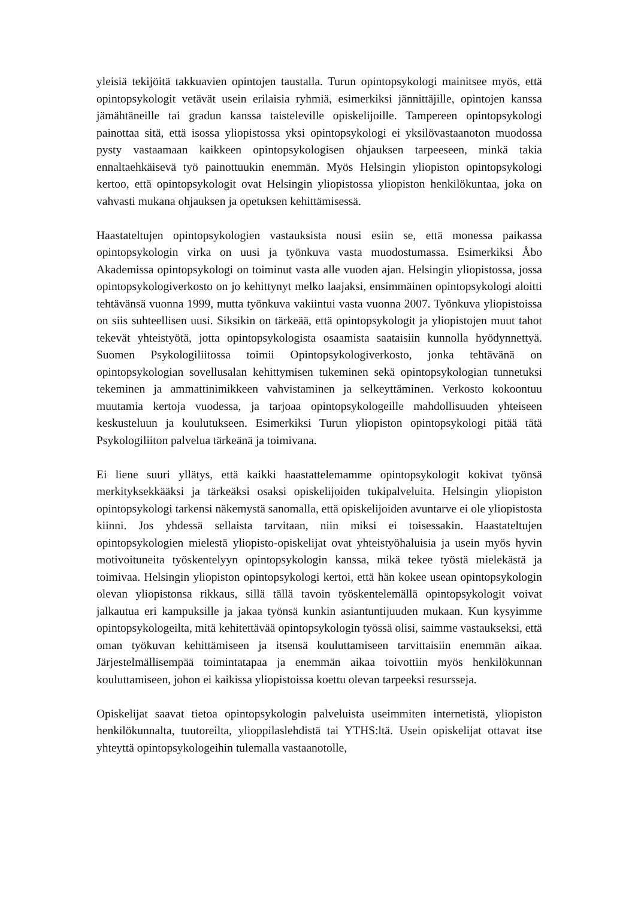yleisiä tekijöitä takkuavien opintojen taustalla. Turun opintopsykologi mainitsee myös, että opintopsykologit vetävät usein erilaisia ryhmiä, esimerkiksi jännittäjille, opintojen kanssa jämähtäneille tai gradun kanssa taisteleville opiskelijoille. Tampereen opintopsykologi painottaa sitä, että isossa yliopistossa yksi opintopsykologi ei yksilövastaanoton muodossa pysty vastaamaan kaikkeen opintopsykologisen ohjauksen tarpeeseen, minkä takia ennaltaehkäisevä työ painottuukin enemmän. Myös Helsingin yliopiston opintopsykologi kertoo, että opintopsykologit ovat Helsingin yliopistossa yliopiston henkilökuntaa, joka on vahvasti mukana ohjauksen ja opetuksen kehittämisessä.
Haastateltujen opintopsykologien vastauksista nousi esiin se, että monessa paikassa opintopsykologin virka on uusi ja työnkuva vasta muodostumassa. Esimerkiksi Åbo Akademissa opintopsykologi on toiminut vasta alle vuoden ajan. Helsingin yliopistossa, jossa opintopsykologiverkosto on jo kehittynyt melko laajaksi, ensimmäinen opintopsykologi aloitti tehtävänsä vuonna 1999, mutta työnkuva vakiintui vasta vuonna 2007. Työnkuva yliopistoissa on siis suhteellisen uusi. Siksikin on tärkeää, että opintopsykologit ja yliopistojen muut tahot tekevät yhteistyötä, jotta opintopsykologista osaamista saataisiin kunnolla hyödynnettyä. Suomen Psykologiliitossa toimii Opintopsykologiverkosto, jonka tehtävänä on opintopsykologian sovellusalan kehittymisen tukeminen sekä opintopsykologian tunnetuksi tekeminen ja ammattinimikkeen vahvistaminen ja selkeyttäminen. Verkosto kokoontuu muutamia kertoja vuodessa, ja tarjoaa opintopsykologeille mahdollisuuden yhteiseen keskusteluun ja koulutukseen. Esimerkiksi Turun yliopiston opintopsykologi pitää tätä Psykologiliiton palvelua tärkeänä ja toimivana.
Ei liene suuri yllätys, että kaikki haastattelemamme opintopsykologit kokivat työnsä merkityksekkääksi ja tärkeäksi osaksi opiskelijoiden tukipalveluita. Helsingin yliopiston opintopsykologi tarkensi näkemystä sanomalla, että opiskelijoiden avuntarve ei ole yliopistosta kiinni. Jos yhdessä sellaista tarvitaan, niin miksi ei toisessakin. Haastateltujen opintopsykologien mielestä yliopisto-opiskelijat ovat yhteistyöhaluisia ja usein myös hyvin motivoituneita työskentelyyn opintopsykologin kanssa, mikä tekee työstä mielekästä ja toimivaa. Helsingin yliopiston opintopsykologi kertoi, että hän kokee usean opintopsykologin olevan yliopistonsa rikkaus, sillä tällä tavoin työskentelemällä opintopsykologit voivat jalkautua eri kampuksille ja jakaa työnsä kunkin asiantuntijuuden mukaan. Kun kysyimme opintopsykologeilta, mitä kehitettävää opintopsykologin työssä olisi, saimme vastaukseksi, että oman työkuvan kehittämiseen ja itsensä kouluttamiseen tarvittaisiin enemmän aikaa. Järjestelmällisempää toimintatapaa ja enemmän aikaa toivottiin myös henkilökunnan kouluttamiseen, johon ei kaikissa yliopistoissa koettu olevan tarpeeksi resursseja.
Opiskelijat saavat tietoa opintopsykologin palveluista useimmiten internetistä, yliopiston henkilökunnalta, tuutoreilta, ylioppilaslehdistä tai YTHS:ltä. Usein opiskelijat ottavat itse yhteyttä opintopsykologeihin tulemalla vastaanotolle,